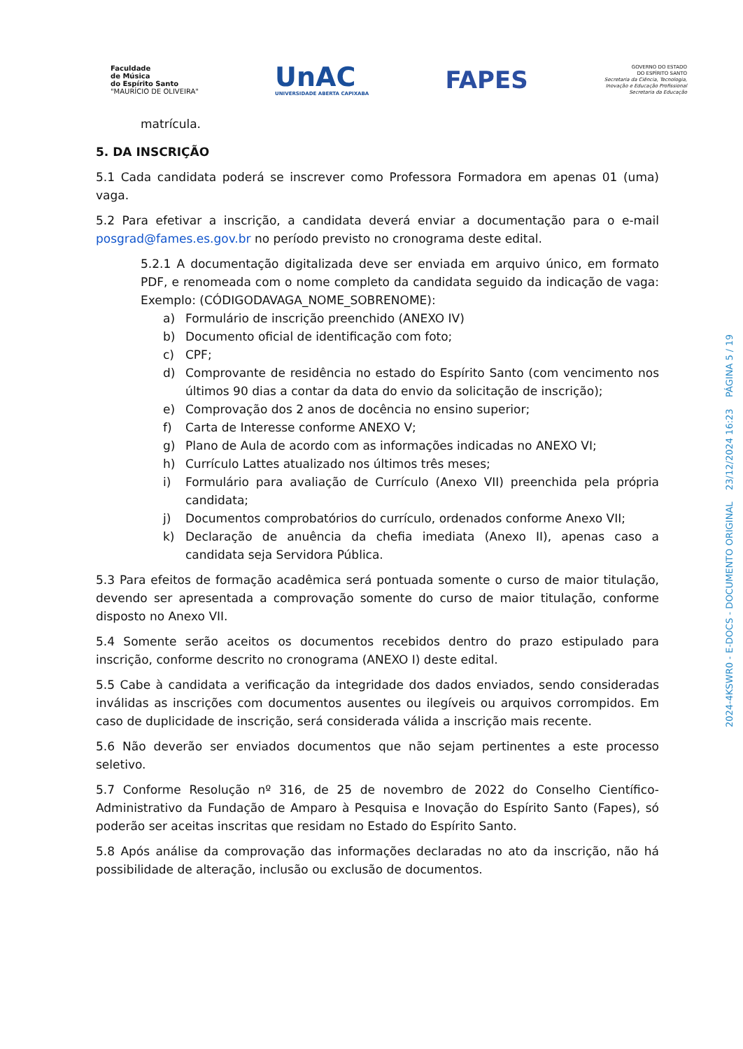Faculdade
de Música
do Espírito Santo
"MAURÍCIO DE OLIVEIRA"
UnAC
UNIVERSIDADE ABERTA CAPIXABA
FAPES
GOVERNO DO ESTADO
DO ESPÍRITO SANTO
Secretaria da Ciência, Tecnologia,
Inovação e Educação Profissional
Secretaria da Educação
matrícula.
5. DA INSCRIÇÃO
5.1 Cada candidata poderá se inscrever como Professora Formadora em apenas 01 (uma) vaga.
5.2 Para efetivar a inscrição, a candidata deverá enviar a documentação para o e-mail posgrad@fames.es.gov.br no período previsto no cronograma deste edital.
5.2.1 A documentação digitalizada deve ser enviada em arquivo único, em formato PDF, e renomeada com o nome completo da candidata seguido da indicação de vaga: Exemplo: (CÓDIGODAVAGA_NOME_SOBRENOME):
a) Formulário de inscrição preenchido (ANEXO IV)
b) Documento oficial de identificação com foto;
c) CPF;
d) Comprovante de residência no estado do Espírito Santo (com vencimento nos últimos 90 dias a contar da data do envio da solicitação de inscrição);
e) Comprovação dos 2 anos de docência no ensino superior;
f) Carta de Interesse conforme ANEXO V;
g) Plano de Aula de acordo com as informações indicadas no ANEXO VI;
h) Currículo Lattes atualizado nos últimos três meses;
i) Formulário para avaliação de Currículo (Anexo VII) preenchida pela própria candidata;
j) Documentos comprobatórios do currículo, ordenados conforme Anexo VII;
k) Declaração de anuência da chefia imediata (Anexo II), apenas caso a candidata seja Servidora Pública.
5.3 Para efeitos de formação acadêmica será pontuada somente o curso de maior titulação, devendo ser apresentada a comprovação somente do curso de maior titulação, conforme disposto no Anexo VII.
5.4 Somente serão aceitos os documentos recebidos dentro do prazo estipulado para inscrição, conforme descrito no cronograma (ANEXO I) deste edital.
5.5 Cabe à candidata a verificação da integridade dos dados enviados, sendo consideradas inválidas as inscrições com documentos ausentes ou ilegíveis ou arquivos corrompidos. Em caso de duplicidade de inscrição, será considerada válida a inscrição mais recente.
5.6 Não deverão ser enviados documentos que não sejam pertinentes a este processo seletivo.
5.7 Conforme Resolução nº 316, de 25 de novembro de 2022 do Conselho Científico-Administrativo da Fundação de Amparo à Pesquisa e Inovação do Espírito Santo (Fapes), só poderão ser aceitas inscritas que residam no Estado do Espírito Santo.
5.8 Após análise da comprovação das informações declaradas no ato da inscrição, não há possibilidade de alteração, inclusão ou exclusão de documentos.
2024-4KSWR0 - E-DOCS - DOCUMENTO ORIGINAL 23/12/2024 16:23 PÁGINA 5 / 19